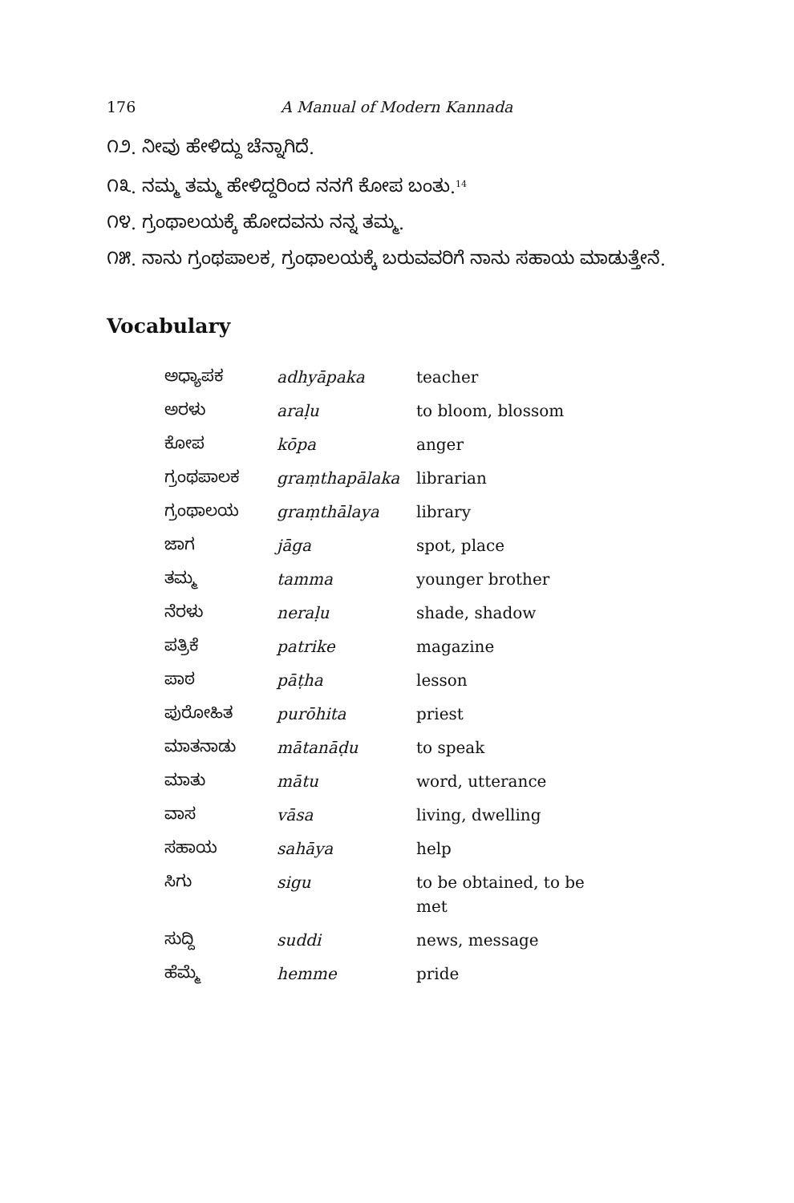176 A Manual of Modern Kannada
೧೨. ನೀವು ಹೇಳಿದ್ದು ಚೆನ್ನಾಗಿದೆ.
೧೩. ನಮ್ಮ ತಮ್ಮ ಹೇಳಿದ್ದರಿಂದ ನನಗೆ ಕೋಪ ಬಂತು.<sup>14</sup>
೧೪. ಗ್ರಂಥಾಲಯಕ್ಕೆ ಹೋದವನು ನನ್ನ ತಮ್ಮ.
೧೫. ನಾನು ಗ್ರಂಥಪಾಲಕ, ಗ್ರಂಥಾಲಯಕ್ಕೆ ಬರುವವರಿಗೆ ನಾನು ಸಹಾಯ ಮಾಡುತ್ತೇನೆ.
Vocabulary
| ಅಧ್ಯಾಪಕ | adhyāpaka | teacher |
| ಅರಳು | araḷu | to bloom, blossom |
| ಕೋಪ | kōpa | anger |
| ಗ್ರಂಥಪಾಲಕ | graṃthapālaka | librarian |
| ಗ್ರಂಥಾಲಯ | graṃthālaya | library |
| ಜಾಗ | jāga | spot, place |
| ತಮ್ಮ | tamma | younger brother |
| ನೆರಳು | neraḷu | shade, shadow |
| ಪತ್ರಿಕೆ | patrike | magazine |
| ಪಾಠ | pāṭha | lesson |
| ಪುರೋಹಿತ | purōhita | priest |
| ಮಾತನಾಡು | mātanāḍu | to speak |
| ಮಾತು | mātu | word, utterance |
| ವಾಸ | vāsa | living, dwelling |
| ಸಹಾಯ | sahāya | help |
| ಸಿಗು | sigu | to be obtained, to be met |
| ಸುದ್ದಿ | suddi | news, message |
| ಹೆಮ್ಮೆ | hemme | pride |